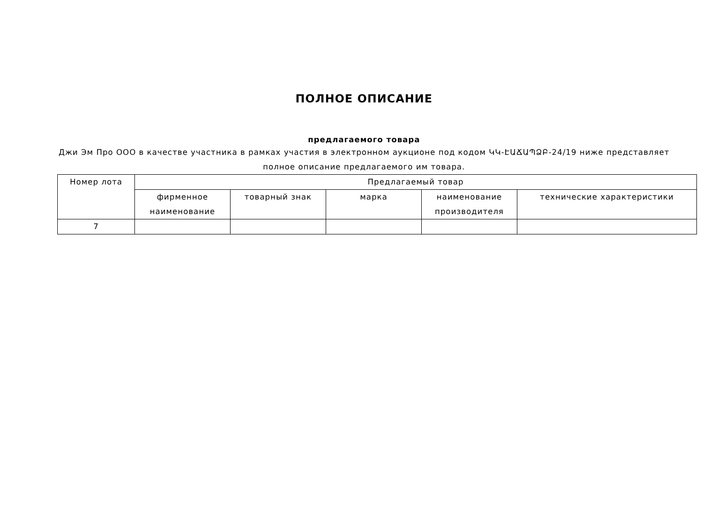ПОЛНОЕ ОПИСАНИЕ
предлагаемого товара
Джи Эм Про ООО в качестве участника в рамках участия в электронном аукционе под кодом ԿԿ-ԷԱՃԱՊՁԲ-24/19 ниже представляет полное описание предлагаемого им товара.
| Номер лота | Предлагаемый товар | | | | |
| --- | --- | --- | --- | --- | --- |
| | фирменное наименование | товарный знак | марка | наименование производителя | технические характеристики |
| 7 | | | | | |